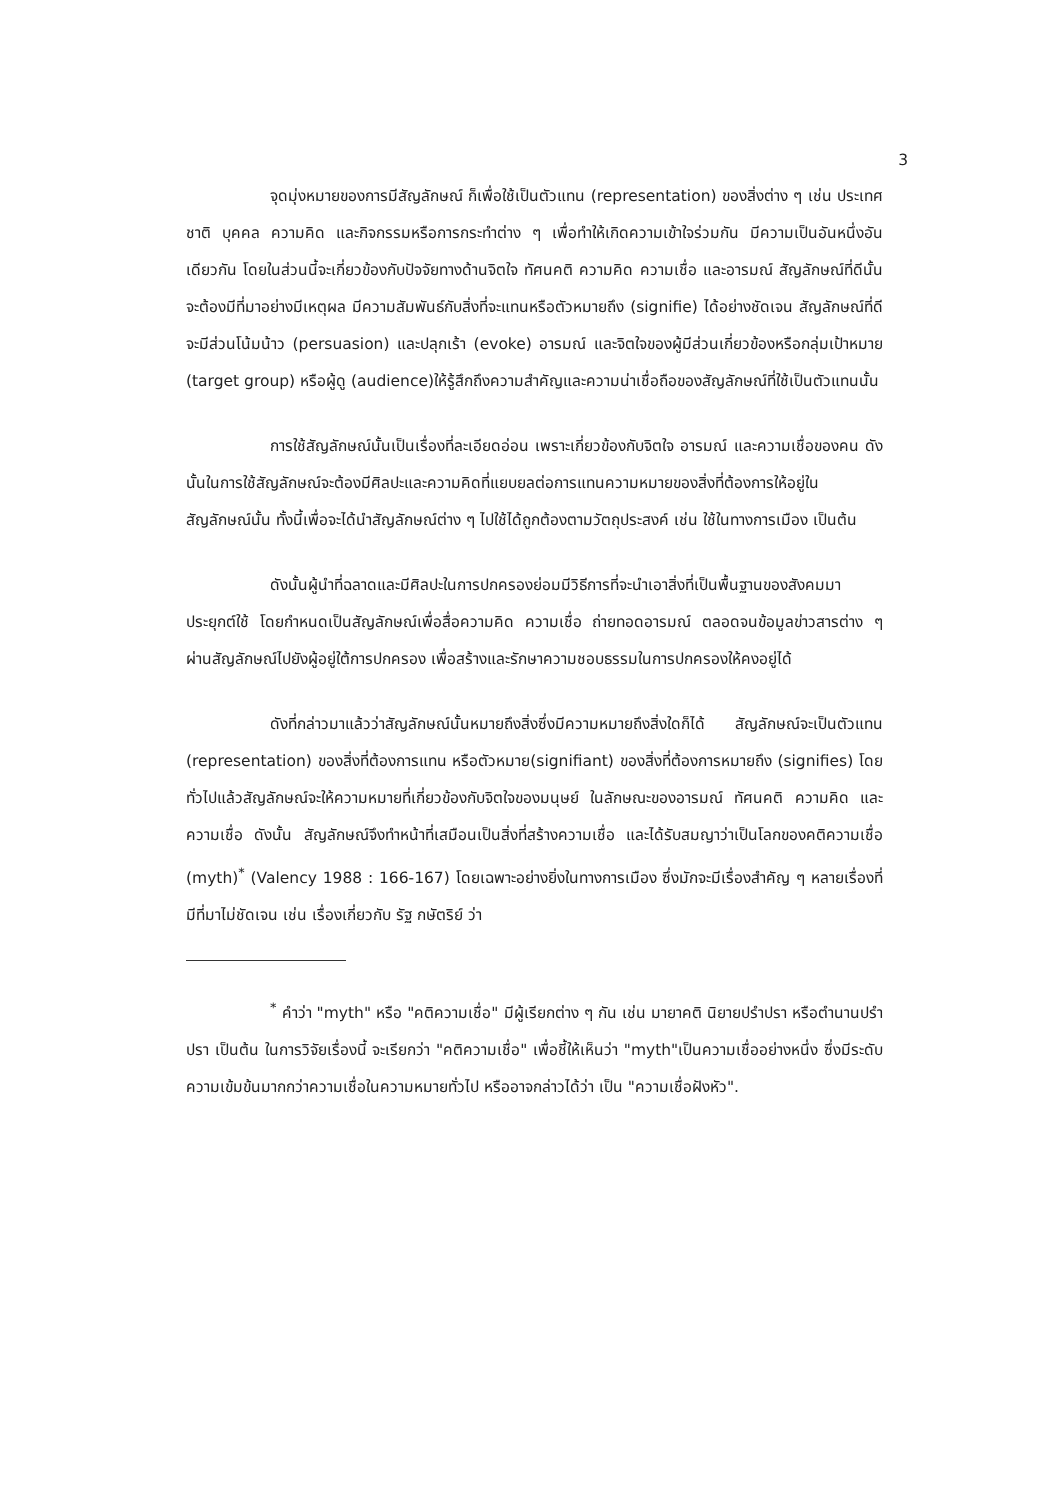3
จุดมุ่งหมายของการมีสัญลักษณ์ ก็เพื่อใช้เป็นตัวแทน (representation) ของสิ่งต่าง ๆ เช่น ประเทศชาติ บุคคล ความคิด และกิจกรรมหรือการกระทำต่าง ๆ เพื่อทำให้เกิดความเข้าใจร่วมกัน มีความเป็นอันหนึ่งอันเดียวกัน โดยในส่วนนี้จะเกี่ยวข้องกับปัจจัยทางด้านจิตใจ ทัศนคติ ความคิด ความเชื่อ และอารมณ์ สัญลักษณ์ที่ดีนั้นจะต้องมีที่มาอย่างมีเหตุผล มีความสัมพันธ์กับสิ่งที่จะแทนหรือตัวหมายถึง (signifie) ได้อย่างชัดเจน สัญลักษณ์ที่ดีจะมีส่วนโน้มน้าว (persuasion) และปลุกเร้า (evoke) อารมณ์ และจิตใจของผู้มีส่วนเกี่ยวข้องหรือกลุ่มเป้าหมาย (target group) หรือผู้ดู (audience)ให้รู้สึกถึงความสำคัญและความน่าเชื่อถือของสัญลักษณ์ที่ใช้เป็นตัวแทนนั้น
การใช้สัญลักษณ์นั้นเป็นเรื่องที่ละเอียดอ่อน เพราะเกี่ยวข้องกับจิตใจ อารมณ์ และความเชื่อของคน ดังนั้นในการใช้สัญลักษณ์จะต้องมีศิลปะและความคิดที่แยบยลต่อการแทนความหมายของสิ่งที่ต้องการให้อยู่ในสัญลักษณ์นั้น ทั้งนี้เพื่อจะได้นำสัญลักษณ์ต่าง ๆ ไปใช้ได้ถูกต้องตามวัตถุประสงค์ เช่น ใช้ในทางการเมือง เป็นต้น
ดังนั้นผู้นำที่ฉลาดและมีศิลปะในการปกครองย่อมมีวิธีการที่จะนำเอาสิ่งที่เป็นพื้นฐานของสังคมมาประยุกต์ใช้ โดยกำหนดเป็นสัญลักษณ์เพื่อสื่อความคิด ความเชื่อ ถ่ายทอดอารมณ์ ตลอดจนข้อมูลข่าวสารต่าง ๆ ผ่านสัญลักษณ์ไปยังผู้อยู่ใต้การปกครอง เพื่อสร้างและรักษาความชอบธรรมในการปกครองให้คงอยู่ได้
ดังที่กล่าวมาแล้วว่าสัญลักษณ์นั้นหมายถึงสิ่งซึ่งมีความหมายถึงสิ่งใดก็ได้ สัญลักษณ์จะเป็นตัวแทน (representation) ของสิ่งที่ต้องการแทน หรือตัวหมาย(signifiant) ของสิ่งที่ต้องการหมายถึง (signifies) โดยทั่วไปแล้วสัญลักษณ์จะให้ความหมายที่เกี่ยวข้องกับจิตใจของมนุษย์ ในลักษณะของอารมณ์ ทัศนคติ ความคิด และความเชื่อ ดังนั้น สัญลักษณ์จึงทำหน้าที่เสมือนเป็นสิ่งที่สร้างความเชื่อ และได้รับสมญาว่าเป็นโลกของคติความเชื่อ (myth)<sup>*</sup> (Valency 1988 : 166-167) โดยเฉพาะอย่างยิ่งในทางการเมือง ซึ่งมักจะมีเรื่องสำคัญ ๆ หลายเรื่องที่มีที่มาไม่ชัดเจน เช่น เรื่องเกี่ยวกับ รัฐ กษัตริย์ ว่า
<sup>*</sup> คำว่า "myth" หรือ "คติความเชื่อ" มีผู้เรียกต่าง ๆ กัน เช่น มายาคติ นิยายปรำปรา หรือตำนานปรำปรา เป็นต้น ในการวิจัยเรื่องนี้ จะเรียกว่า "คติความเชื่อ" เพื่อชี้ให้เห็นว่า "myth"เป็นความเชื่ออย่างหนึ่ง ซึ่งมีระดับความเข้มข้นมากกว่าความเชื่อในความหมายทั่วไป หรืออาจกล่าวได้ว่า เป็น "ความเชื่อฝังหัว".